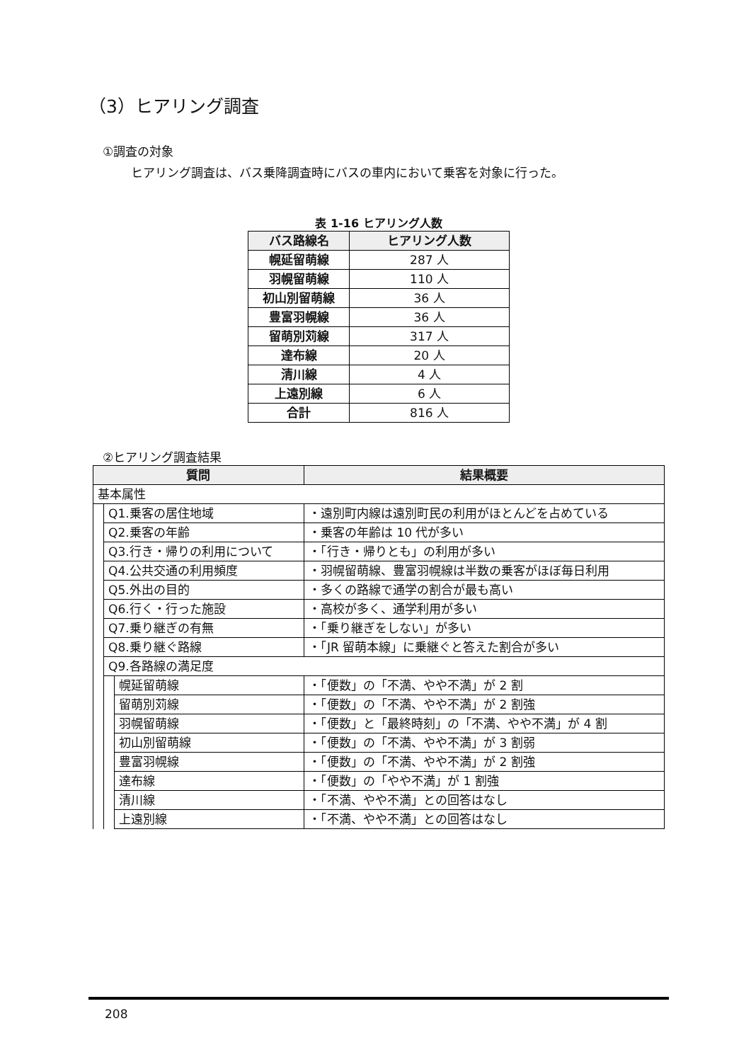（3）ヒアリング調査
①調査の対象
ヒアリング調査は、バス乗降調査時にバスの車内において乗客を対象に行った。
表 1-16 ヒアリング人数
| バス路線名 | ヒアリング人数 |
| --- | --- |
| 幌延留萌線 | 287 人 |
| 羽幌留萌線 | 110 人 |
| 初山別留萌線 | 36 人 |
| 豊富羽幌線 | 36 人 |
| 留萌別苅線 | 317 人 |
| 達布線 | 20 人 |
| 清川線 | 4 人 |
| 上遠別線 | 6 人 |
| 合計 | 816 人 |
②ヒアリング調査結果
| 質問 | | | 結果概要 |
| --- | --- | --- | --- |
| 基本属性 | | | |
| | Q1.乗客の居住地域 | | ・遠別町内線は遠別町民の利用がほとんどを占めている |
| | Q2.乗客の年齢 | | ・乗客の年齢は 10 代が多い |
| | Q3.行き・帰りの利用について | | ・「行き・帰りとも」の利用が多い |
| | Q4.公共交通の利用頻度 | | ・羽幌留萌線、豊富羽幌線は半数の乗客がほぼ毎日利用 |
| | Q5.外出の目的 | | ・多くの路線で通学の割合が最も高い |
| | Q6.行く・行った施設 | | ・高校が多く、通学利用が多い |
| | Q7.乗り継ぎの有無 | | ・「乗り継ぎをしない」が多い |
| | Q8.乗り継ぐ路線 | | ・「JR 留萌本線」に乗継ぐと答えた割合が多い |
| | Q9.各路線の満足度 | | |
| | | 幌延留萌線 | ・「便数」の「不満、やや不満」が 2 割 |
| | | 留萌別苅線 | ・「便数」の「不満、やや不満」が 2 割強 |
| | | 羽幌留萌線 | ・「便数」と「最終時刻」の「不満、やや不満」が 4 割 |
| | | 初山別留萌線 | ・「便数」の「不満、やや不満」が 3 割弱 |
| | | 豊富羽幌線 | ・「便数」の「不満、やや不満」が 2 割強 |
| | | 達布線 | ・「便数」の「やや不満」が 1 割強 |
| | | 清川線 | ・「不満、やや不満」との回答はなし |
| | | 上遠別線 | ・「不満、やや不満」との回答はなし |
208